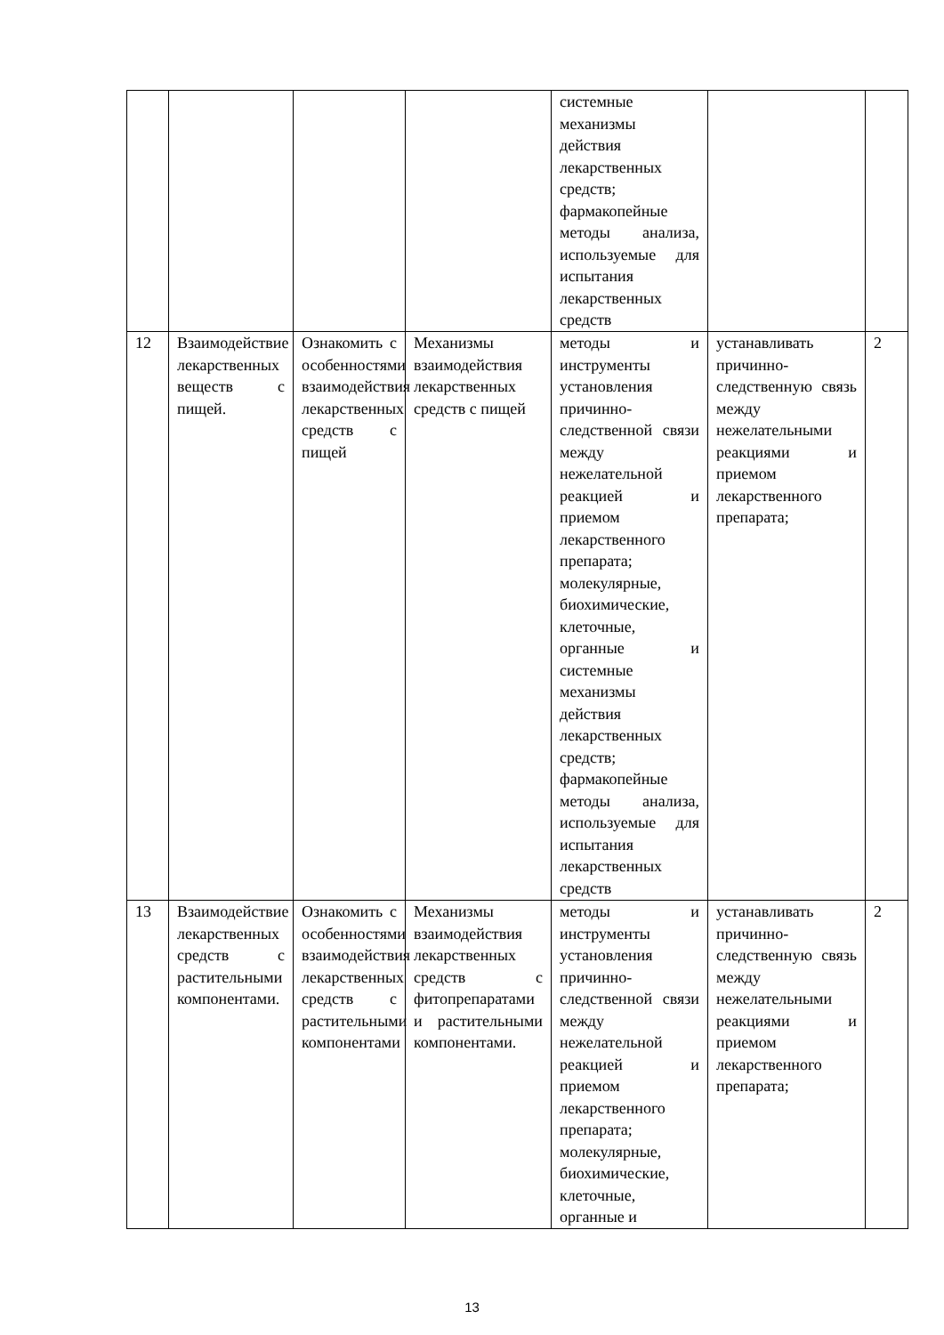| | | | | системные механизмы действия лекарственных средств; фармакопейные методы анализа, используемые для испытания лекарственных средств | | |
| 12 | Взаимодействие лекарственных веществ с пищей. | Ознакомить с особенностями взаимодействия лекарственных средств с пищей | Механизмы взаимодействия лекарственных средств с пищей | методы и инструменты установления причинно-следственной связи между нежелательной реакцией и приемом лекарственного препарата; молекулярные, биохимические, клеточные, органные и системные механизмы действия лекарственных средств; фармакопейные методы анализа, используемые для испытания лекарственных средств | устанавливать причинно-следственную связь между нежелательными реакциями и приемом лекарственного препарата; | 2 |
| 13 | Взаимодействие лекарственных средств с растительными компонентами. | Ознакомить с особенностями взаимодействия лекарственных средств с растительными компонентами | Механизмы взаимодействия лекарственных средств с фитопрепаратами и растительными компонентами. | методы и инструменты установления причинно-следственной связи между нежелательной реакцией и приемом лекарственного препарата; молекулярные, биохимические, клеточные, органные и | устанавливать причинно-следственную связь между нежелательными реакциями и приемом лекарственного препарата; | 2 |
13